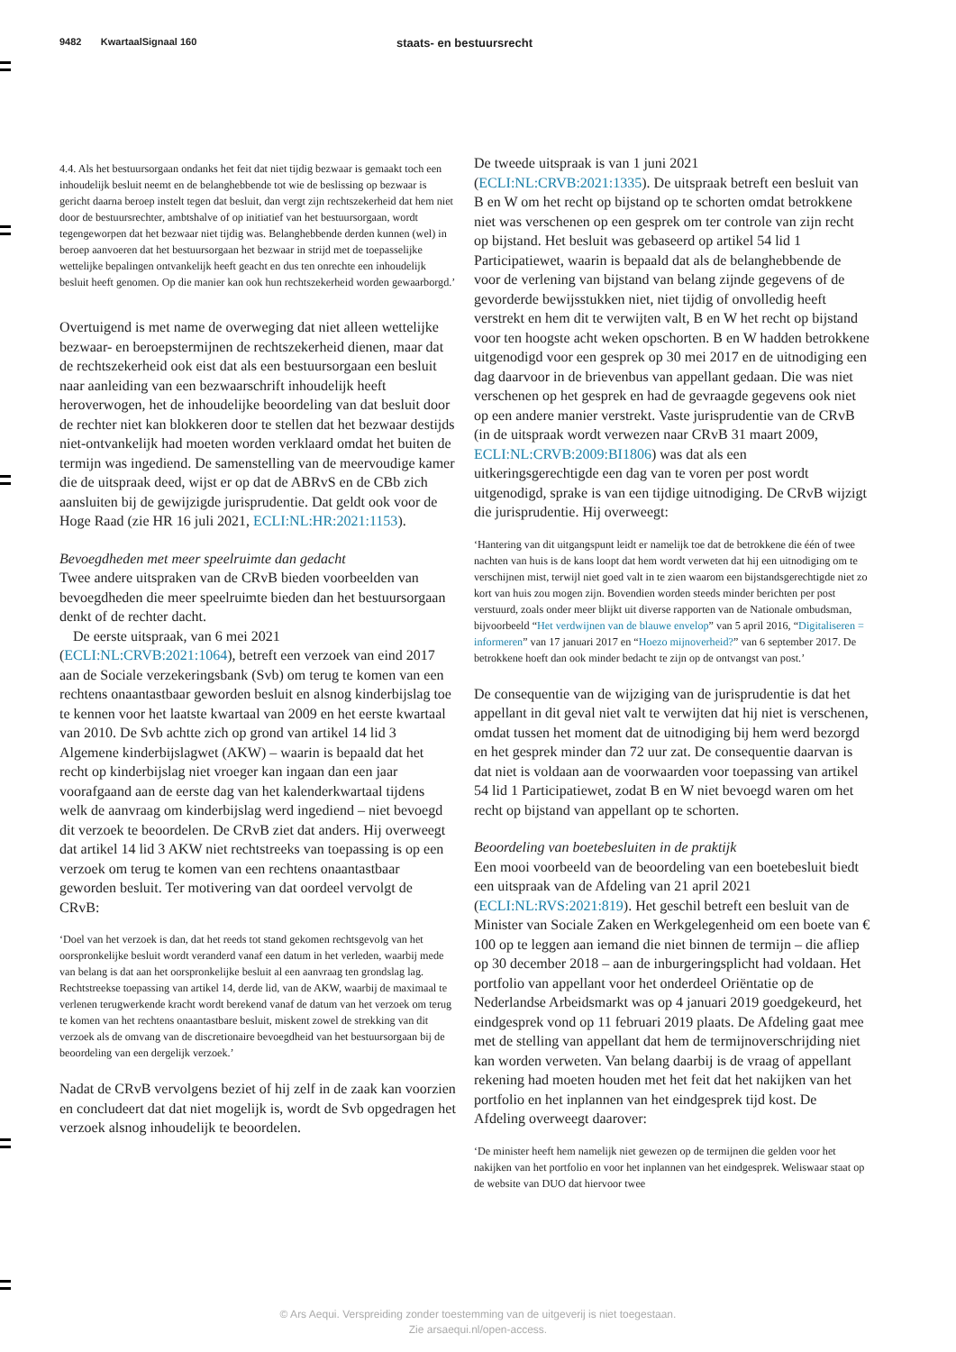9482 KwartaalSignaal 160 staats- en bestuursrecht
4.4. Als het bestuursorgaan ondanks het feit dat niet tijdig bezwaar is gemaakt toch een inhoudelijk besluit neemt en de belanghebbende tot wie de beslissing op bezwaar is gericht daarna beroep instelt tegen dat besluit, dan vergt zijn rechtszekerheid dat hem niet door de bestuursrechter, ambtshalve of op initiatief van het bestuursorgaan, wordt tegengeworpen dat het bezwaar niet tijdig was. Belanghebbende derden kunnen (wel) in beroep aanvoeren dat het bestuursorgaan het bezwaar in strijd met de toepasselijke wettelijke bepalingen ontvankelijk heeft geacht en dus ten onrechte een inhoudelijk besluit heeft genomen. Op die manier kan ook hun rechtszekerheid worden gewaarborgd.’
Overtuigend is met name de overweging dat niet alleen wettelijke bezwaar- en beroepstermijnen de rechtszekerheid dienen, maar dat de rechtszekerheid ook eist dat als een bestuursorgaan een besluit naar aanleiding van een bezwaarschrift inhoudelijk heeft heroverwogen, het de inhoudelijke beoordeling van dat besluit door de rechter niet kan blokkeren door te stellen dat het bezwaar destijds niet-ontvankelijk had moeten worden verklaard omdat het buiten de termijn was ingediend. De samenstelling van de meervoudige kamer die de uitspraak deed, wijst er op dat de ABRvS en de CBb zich aansluiten bij de gewijzigde jurisprudentie. Dat geldt ook voor de Hoge Raad (zie HR 16 juli 2021, ECLI:NL:HR:2021:1153).
Bevoegdheden met meer speelruimte dan gedacht
Twee andere uitspraken van de CRvB bieden voorbeelden van bevoegdheden die meer speelruimte bieden dan het bestuursorgaan denkt of de rechter dacht.
De eerste uitspraak, van 6 mei 2021 (ECLI:NL:CRVB:2021:1064), betreft een verzoek van eind 2017 aan de Sociale verzekeringsbank (Svb) om terug te komen van een rechtens onaantastbaar geworden besluit en alsnog kinderbijslag toe te kennen voor het laatste kwartaal van 2009 en het eerste kwartaal van 2010. De Svb achtte zich op grond van artikel 14 lid 3 Algemene kinderbijslagwet (AKW) – waarin is bepaald dat het recht op kinderbijslag niet vroeger kan ingaan dan een jaar voorafgaand aan de eerste dag van het kalenderkwartaal tijdens welk de aanvraag om kinderbijslag werd ingediend – niet bevoegd dit verzoek te beoordelen. De CRvB ziet dat anders. Hij overweegt dat artikel 14 lid 3 AKW niet rechtstreeks van toepassing is op een verzoek om terug te komen van een rechtens onaantastbaar geworden besluit. Ter motivering van dat oordeel vervolgt de CRvB:
‘Doel van het verzoek is dan, dat het reeds tot stand gekomen rechtsgevolg van het oorspronkelijke besluit wordt veranderd vanaf een datum in het verleden, waarbij mede van belang is dat aan het oorspronkelijke besluit al een aanvraag ten grondslag lag. Rechtstreekse toepassing van artikel 14, derde lid, van de AKW, waarbij de maximaal te verlenen terugwerkende kracht wordt berekend vanaf de datum van het verzoek om terug te komen van het rechtens onaantastbare besluit, miskent zowel de strekking van dit verzoek als de omvang van de discretionaire bevoegdheid van het bestuursorgaan bij de beoordeling van een dergelijk verzoek.’
Nadat de CRvB vervolgens beziet of hij zelf in de zaak kan voorzien en concludeert dat dat niet mogelijk is, wordt de Svb opgedragen het verzoek alsnog inhoudelijk te beoordelen.
De tweede uitspraak is van 1 juni 2021 (ECLI:NL:CRVB:2021:1335). De uitspraak betreft een besluit van B en W om het recht op bijstand op te schorten omdat betrokkene niet was verschenen op een gesprek om ter controle van zijn recht op bijstand. Het besluit was gebaseerd op artikel 54 lid 1 Participatiewet, waarin is bepaald dat als de belanghebbende de voor de verlening van bijstand van belang zijnde gegevens of de gevorderde bewijsstukken niet, niet tijdig of onvolledig heeft verstrekt en hem dit te verwijten valt, B en W het recht op bijstand voor ten hoogste acht weken opschorten. B en W hadden betrokkene uitgenodigd voor een gesprek op 30 mei 2017 en de uitnodiging een dag daarvoor in de brievenbus van appellant gedaan. Die was niet verschenen op het gesprek en had de gevraagde gegevens ook niet op een andere manier verstrekt. Vaste jurisprudentie van de CRvB (in de uitspraak wordt verwezen naar CRvB 31 maart 2009, ECLI:NL:CRVB:2009:BI1806) was dat als een uitkeringsgerechtigde een dag van te voren per post wordt uitgenodigd, sprake is van een tijdige uitnodiging. De CRvB wijzigt die jurisprudentie. Hij overweegt:
‘Hantering van dit uitgangspunt leidt er namelijk toe dat de betrokkene die één of twee nachten van huis is de kans loopt dat hem wordt verweten dat hij een uitnodiging om te verschijnen mist, terwijl niet goed valt in te zien waarom een bijstandsgerechtigde niet zo kort van huis zou mogen zijn. Bovendien worden steeds minder berichten per post verstuurd, zoals onder meer blijkt uit diverse rapporten van de Nationale ombudsman, bijvoorbeeld “Het verdwijnen van de blauwe envelop” van 5 april 2016, “Digitaliseren = informeren” van 17 januari 2017 en “Hoezo mijnoverheid?” van 6 september 2017. De betrokkene hoeft dan ook minder bedacht te zijn op de ontvangst van post.’
De consequentie van de wijziging van de jurisprudentie is dat het appellant in dit geval niet valt te verwijten dat hij niet is verschenen, omdat tussen het moment dat de uitnodiging bij hem werd bezorgd en het gesprek minder dan 72 uur zat. De consequentie daarvan is dat niet is voldaan aan de voorwaarden voor toepassing van artikel 54 lid 1 Participatiewet, zodat B en W niet bevoegd waren om het recht op bijstand van appellant op te schorten.
Beoordeling van boetebesluiten in de praktijk
Een mooi voorbeeld van de beoordeling van een boetebesluit biedt een uitspraak van de Afdeling van 21 april 2021 (ECLI:NL:RVS:2021:819). Het geschil betreft een besluit van de Minister van Sociale Zaken en Werkgelegenheid om een boete van € 100 op te leggen aan iemand die niet binnen de termijn – die afliep op 30 december 2018 – aan de inburgeringsplicht had voldaan. Het portfolio van appellant voor het onderdeel Oriëntatie op de Nederlandse Arbeidsmarkt was op 4 januari 2019 goedgekeurd, het eindgesprek vond op 11 februari 2019 plaats. De Afdeling gaat mee met de stelling van appellant dat hem de termijnoverschrijding niet kan worden verweten. Van belang daarbij is de vraag of appellant rekening had moeten houden met het feit dat het nakijken van het portfolio en het inplannen van het eindgesprek tijd kost. De Afdeling overweegt daarover:
‘De minister heeft hem namelijk niet gewezen op de termijnen die gelden voor het nakijken van het portfolio en voor het inplannen van het eindgesprek. Weliswaar staat op de website van DUO dat hiervoor twee
© Ars Aequi. Verspreiding zonder toestemming van de uitgeverij is niet toegestaan.
Zie arsaequi.nl/open-access.